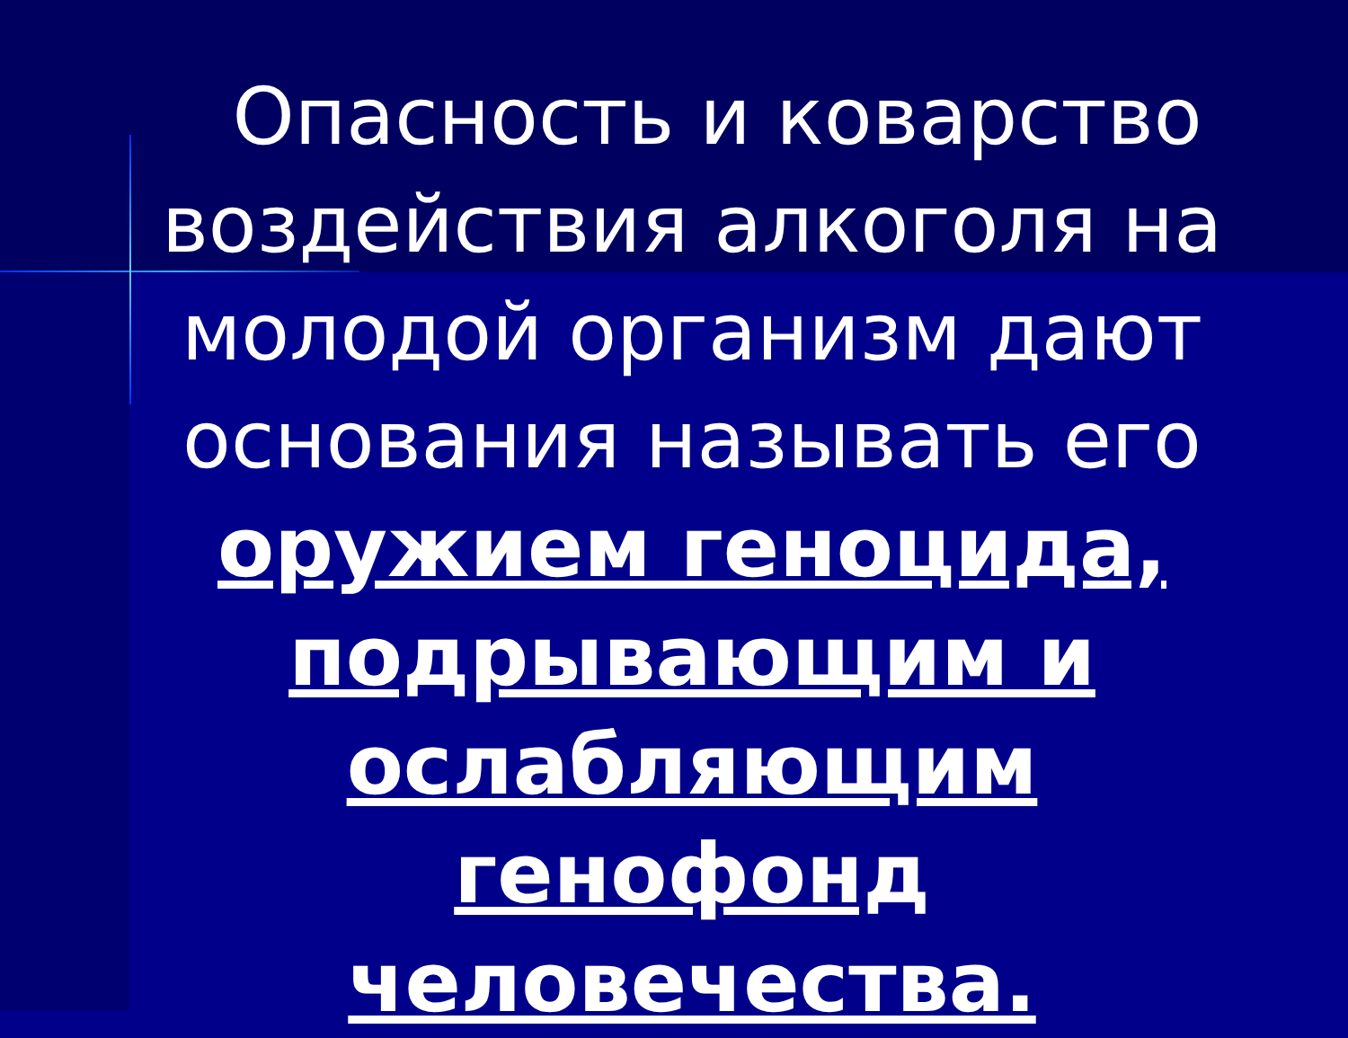Опасность и коварство воздействия алкоголя на молодой организм дают основания называть его оружием геноцида, подрывающим и ослабляющим генофонд человечества.